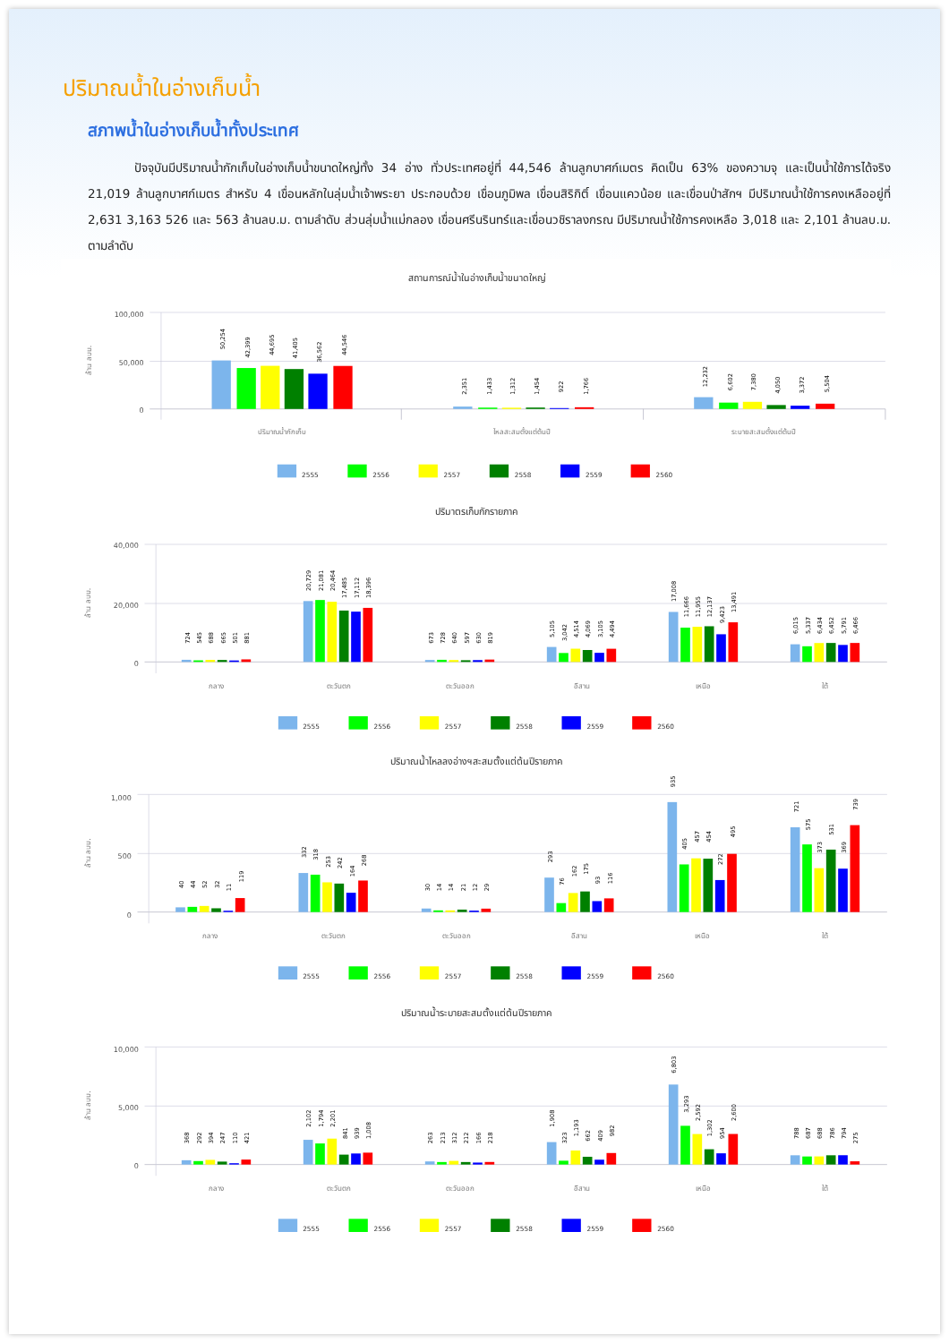ปริมาณน้ำในอ่างเก็บน้ำ
สภาพน้ำในอ่างเก็บน้ำทั้งประเทศ
ปัจจุบันมีปริมาณน้ำกักเก็บในอ่างเก็บน้ำขนาดใหญ่ทั้ง 34 อ่าง ทั่วประเทศอยู่ที่ 44,546 ล้านลูกบาศก์เมตร คิดเป็น 63% ของความจุ และเป็นน้ำใช้การได้จริง 21,019 ล้านลูกบาศก์เมตร สำหรับ 4 เขื่อนหลักในลุ่มน้ำเจ้าพระยา ประกอบด้วย เขื่อนภูมิพล เขื่อนสิริกิติ์ เขื่อนแควน้อย และเขื่อนป่าสักฯ มีปริมาณน้ำใช้การคงเหลืออยู่ที่ 2,631 3,163 526 และ 563 ล้านลบ.ม. ตามลำดับ ส่วนลุ่มน้ำแม่กลอง เขื่อนศรีนรินทร์และเขื่อนวชิราลงกรณ มีปริมาณน้ำใช้การคงเหลือ 3,018 และ 2,101 ล้านลบ.ม. ตามลำดับ
สถานการณ์น้ำในอ่างเก็บน้ำขนาดใหญ่
100,000
50,000
0
ล้าน ลบม.
50,254
42,399
44,695
41,405
36,562
44,546
2,351
1,433
1,312
1,454
922
1,766
12,232
6,602
7,380
4,050
3,372
5,504
ปริมาณน้ำกักเก็บ
ไหลสะสมตั้งแต่ต้นปี
ระบายสะสมตั้งแต่ต้นปี
2555
2556
2557
2558
2559
2560
ปริมาตรเก็บกักรายภาค
40,000
20,000
0
ล้าน ลบม.
724
545
688
665
501
881
20,729
21,081
20,464
17,485
17,112
18,396
673
728
640
597
630
819
5,105
3,042
4,514
4,069
3,105
4,494
17,008
11,666
11,955
12,137
9,423
13,491
6,015
5,337
6,434
6,452
5,791
6,466
กลาง
ตะวันตก
ตะวันออก
อีสาน
เหนือ
ใต้
2555
2556
2557
2558
2559
2560
ปริมาณน้ำไหลลงอ่างฯสะสมตั้งแต่ต้นปีรายภาค
1,000
500
0
ล้าน ลบม.
40
44
52
32
11
119
332
318
253
242
164
268
30
14
14
21
12
29
293
76
162
175
93
116
935
405
457
454
272
495
721
575
373
531
369
739
กลาง
ตะวันตก
ตะวันออก
อีสาน
เหนือ
ใต้
2555
2556
2557
2558
2559
2560
ปริมาณน้ำระบายสะสมตั้งแต่ต้นปีรายภาค
10,000
5,000
0
ล้าน ลบม.
368
292
394
247
110
421
2,102
1,794
2,201
841
939
1,008
263
213
312
212
166
218
1,908
323
1,193
662
409
982
6,803
3,293
2,592
1,302
954
2,600
788
687
688
786
794
275
กลาง
ตะวันตก
ตะวันออก
อีสาน
เหนือ
ใต้
2555
2556
2557
2558
2559
2560